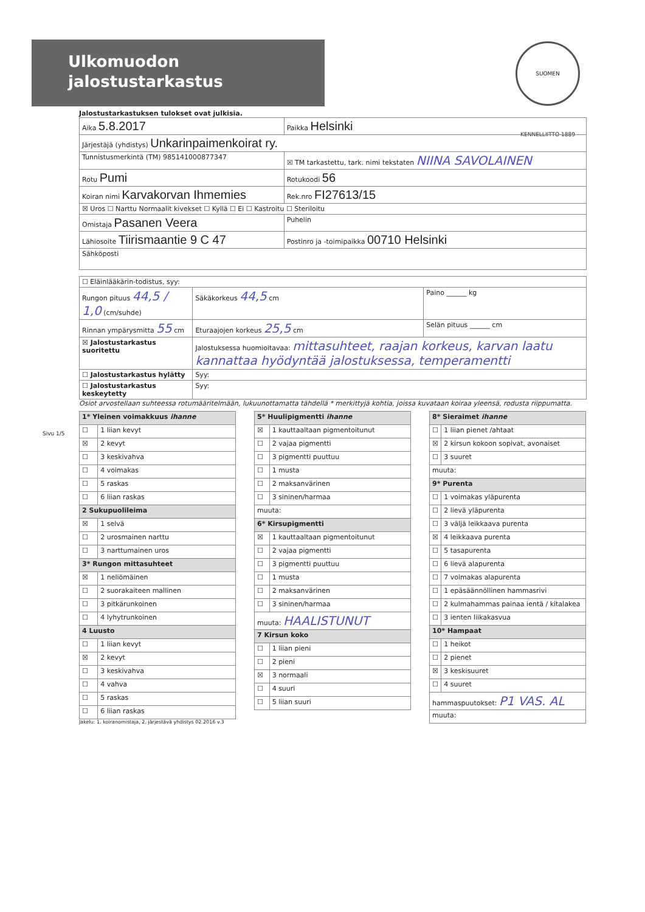Ulkomuodon
jalostustarkastus
SUOMEN KENNELLIITTO 1889
Sivu 1/5
Jalostustarkastuksen tulokset ovat julkisia.
| Aika 5.8.2017 | Paikka Helsinki | |
| Järjestäjä (yhdistys) Unkarinpaimenkoirat ry. | | |
| Tunnistusmerkintä (TM) 985141000877347 | ☒ TM tarkastettu, tark. nimi tekstaten NIINA SAVOLAINEN | |
| Rotu Pumi | | Rotukoodi 56 |
| Koiran nimi Karvakorvan Ihmemies | | Rek.nro FI27613/15 |
| ☒ Uros ☐ Narttu Normaalit kivekset ☐ Kyllä ☐ Ei ☐ Kastroitu ☐ Steriloitu | | |
| Omistaja Pasanen Veera | Puhelin | |
| Lähiosoite Tiirismaantie 9 C 47 | Postinro ja -toimipaikka 00710 Helsinki | |
| Sähköposti | | |
| ☐ Eläinlääkärin-todistus, syy: | | |
| Rungon pituus 44,5 / 1,0 (cm/suhde) | Säkäkorkeus 44,5 cm | Paino ______ kg |
| Rinnan ympärysmitta 55 cm | Eturaajojen korkeus 25,5 cm | Selän pituus ______ cm |
| ☒ Jalostustarkastus suoritettu | Jalostuksessa huomioitavaa: mittasuhteet, raajan korkeus, karvan laatu kannattaa hyödyntää jalostuksessa, temperamentti | |
| ☐ Jalostustarkastus hylätty | Syy: | |
| ☐ Jalostustarkastus keskeytetty | Syy: | |
Osiot arvostellaan suhteessa rotumääritelmään, lukuunottamatta tähdellä * merkittyjä kohtia, joissa kuvataan koiraa yleensä, rodusta riippumatta.
| 1* Yleinen voimakkuus ihanne | |
| ☐ | 1 liian kevyt |
| ☒ | 2 kevyt |
| ☐ | 3 keskivahva |
| ☐ | 4 voimakas |
| ☐ | 5 raskas |
| ☐ | 6 liian raskas |
| 2 Sukupuolileima | |
| ☒ | 1 selvä |
| ☐ | 2 urosmainen narttu |
| ☐ | 3 narttumainen uros |
| 3* Rungon mittasuhteet | |
| ☒ | 1 neliömäinen |
| ☐ | 2 suorakaiteen mallinen |
| ☐ | 3 pitkärunkoinen |
| ☐ | 4 lyhytrunkoinen |
| 4 Luusto | |
| ☐ | 1 liian kevyt |
| ☒ | 2 kevyt |
| ☐ | 3 keskivahva |
| ☐ | 4 vahva |
| ☐ | 5 raskas |
| ☐ | 6 liian raskas |
Jakelu: 1. koiranomistaja, 2. järjestävä yhdistys 02.2016 v.3
| 5* Huulipigmentti ihanne | |
| ☒ | 1 kauttaaltaan pigmentoitunut |
| ☐ | 2 vajaa pigmentti |
| ☐ | 3 pigmentti puuttuu |
| ☐ | 1 musta |
| ☐ | 2 maksanvärinen |
| ☐ | 3 sininen/harmaa |
| muuta: | |
| 6* Kirsupigmentti | |
| ☒ | 1 kauttaaltaan pigmentoitunut |
| ☐ | 2 vajaa pigmentti |
| ☐ | 3 pigmentti puuttuu |
| ☐ | 1 musta |
| ☐ | 2 maksanvärinen |
| ☐ | 3 sininen/harmaa |
| muuta: HAALISTUNUT | |
| 7 Kirsun koko | |
| ☐ | 1 liian pieni |
| ☐ | 2 pieni |
| ☒ | 3 normaali |
| ☐ | 4 suuri |
| ☐ | 5 liian suuri |
| 8* Sieraimet ihanne | |
| ☐ | 1 liian pienet /ahtaat |
| ☒ | 2 kirsun kokoon sopivat, avonaiset |
| ☐ | 3 suuret |
| muuta: | |
| 9* Purenta | |
| ☐ | 1 voimakas yläpurenta |
| ☐ | 2 lievä yläpurenta |
| ☐ | 3 väljä leikkaava purenta |
| ☒ | 4 leikkaava purenta |
| ☐ | 5 tasapurenta |
| ☐ | 6 lievä alapurenta |
| ☐ | 7 voimakas alapurenta |
| ☐ | 1 epäsäännöllinen hammasrivi |
| ☐ | 2 kulmahammas painaa ientä / kitalakea |
| ☐ | 3 ienten liikakasvua |
| 10* Hampaat | |
| ☐ | 1 heikot |
| ☐ | 2 pienet |
| ☒ | 3 keskisuuret |
| ☐ | 4 suuret |
| hammaspuutokset: P1 VAS. AL | |
| muuta: | |